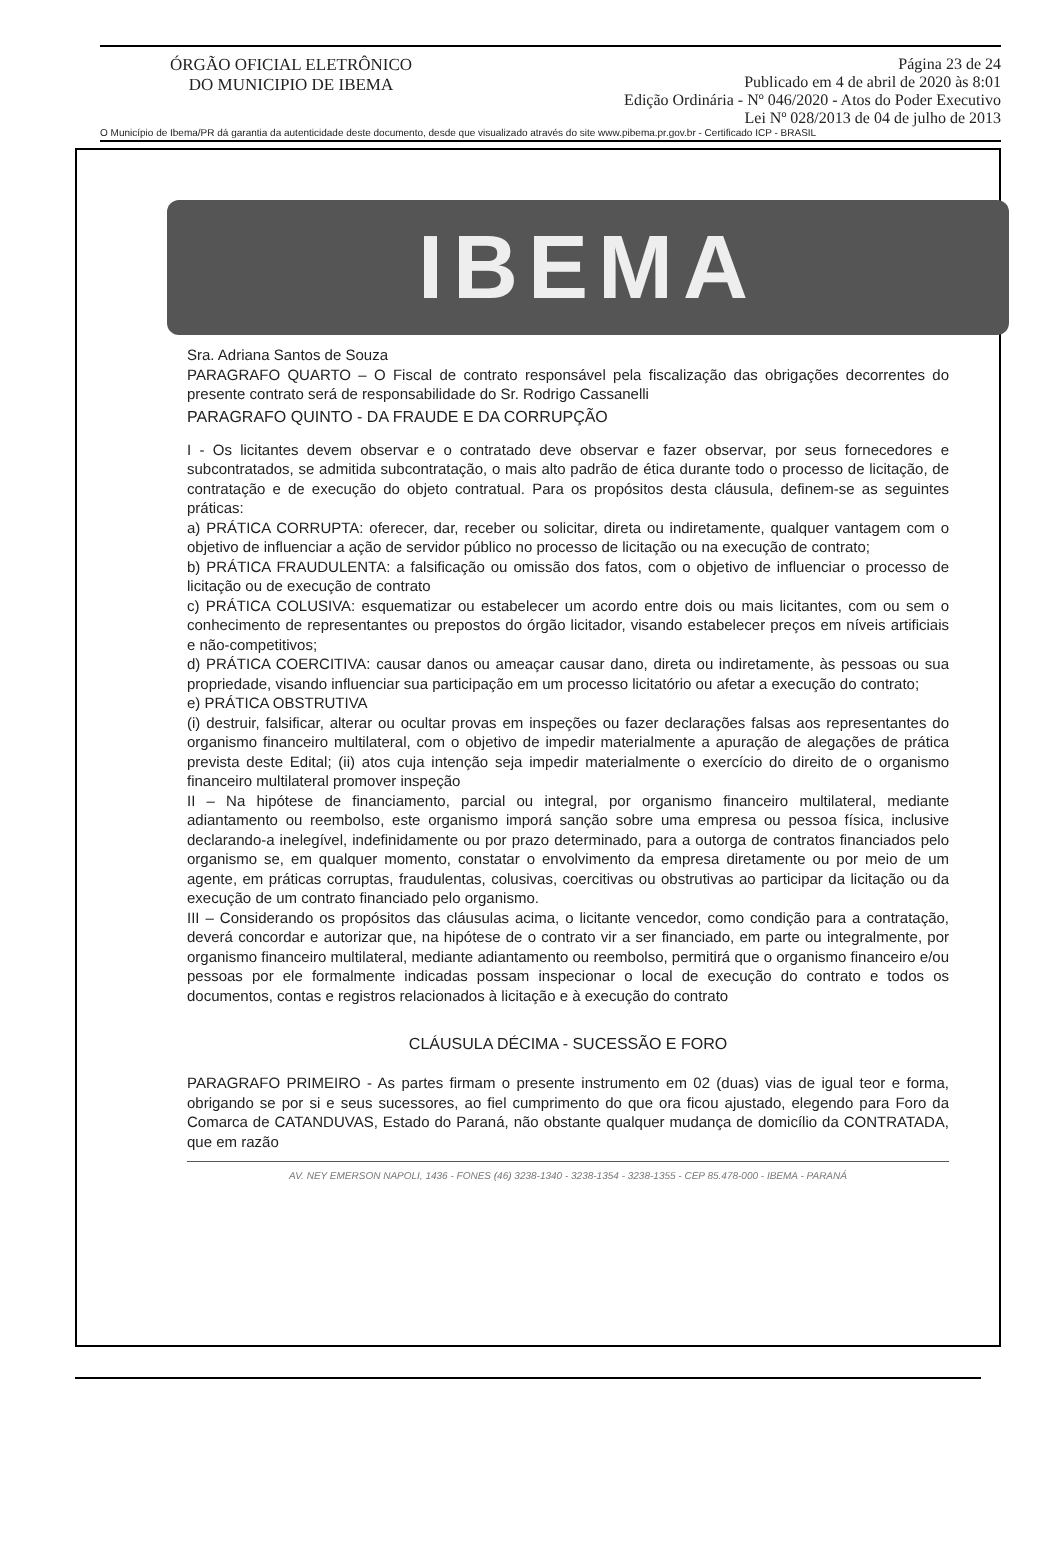ÓRGÃO OFICIAL ELETRÔNICO
DO MUNICIPIO DE IBEMA
Página 23 de 24
Publicado em 4 de abril de 2020 às 8:01
Edição Ordinária - Nº 046/2020 - Atos do Poder Executivo
Lei Nº 028/2013 de 04 de julho de 2013
O Município de Ibema/PR dá garantia da autenticidade deste documento, desde que visualizado através do site www.pibema.pr.gov.br - Certificado ICP - BRASIL
IBEMA
Sra. Adriana Santos de Souza
PARAGRAFO QUARTO – O Fiscal de contrato responsável pela fiscalização das obrigações decorrentes do presente contrato será de responsabilidade do Sr. Rodrigo Cassanelli
PARAGRAFO QUINTO - DA FRAUDE E DA CORRUPÇÃO
I - Os licitantes devem observar e o contratado deve observar e fazer observar, por seus fornecedores e subcontratados, se admitida subcontratação, o mais alto padrão de ética durante todo o processo de licitação, de contratação e de execução do objeto contratual. Para os propósitos desta cláusula, definem-se as seguintes práticas:
a) PRÁTICA CORRUPTA: oferecer, dar, receber ou solicitar, direta ou indiretamente, qualquer vantagem com o objetivo de influenciar a ação de servidor público no processo de licitação ou na execução de contrato;
b) PRÁTICA FRAUDULENTA: a falsificação ou omissão dos fatos, com o objetivo de influenciar o processo de licitação ou de execução de contrato
c) PRÁTICA COLUSIVA: esquematizar ou estabelecer um acordo entre dois ou mais licitantes, com ou sem o conhecimento de representantes ou prepostos do órgão licitador, visando estabelecer preços em níveis artificiais e não-competitivos;
d) PRÁTICA COERCITIVA: causar danos ou ameaçar causar dano, direta ou indiretamente, às pessoas ou sua propriedade, visando influenciar sua participação em um processo licitatório ou afetar a execução do contrato;
e) PRÁTICA OBSTRUTIVA
(i) destruir, falsificar, alterar ou ocultar provas em inspeções ou fazer declarações falsas aos representantes do organismo financeiro multilateral, com o objetivo de impedir materialmente a apuração de alegações de prática prevista deste Edital; (ii) atos cuja intenção seja impedir materialmente o exercício do direito de o organismo financeiro multilateral promover inspeção
II – Na hipótese de financiamento, parcial ou integral, por organismo financeiro multilateral, mediante adiantamento ou reembolso, este organismo imporá sanção sobre uma empresa ou pessoa física, inclusive declarando-a inelegível, indefinidamente ou por prazo determinado, para a outorga de contratos financiados pelo organismo se, em qualquer momento, constatar o envolvimento da empresa diretamente ou por meio de um agente, em práticas corruptas, fraudulentas, colusivas, coercitivas ou obstrutivas ao participar da licitação ou da execução de um contrato financiado pelo organismo.
III – Considerando os propósitos das cláusulas acima, o licitante vencedor, como condição para a contratação, deverá concordar e autorizar que, na hipótese de o contrato vir a ser financiado, em parte ou integralmente, por organismo financeiro multilateral, mediante adiantamento ou reembolso, permitirá que o organismo financeiro e/ou pessoas por ele formalmente indicadas possam inspecionar o local de execução do contrato e todos os documentos, contas e registros relacionados à licitação e à execução do contrato
CLÁUSULA DÉCIMA - SUCESSÃO E FORO
PARAGRAFO PRIMEIRO - As partes firmam o presente instrumento em 02 (duas) vias de igual teor e forma, obrigando se por si e seus sucessores, ao fiel cumprimento do que ora ficou ajustado, elegendo para Foro da Comarca de CATANDUVAS, Estado do Paraná, não obstante qualquer mudança de domicílio da CONTRATADA, que em razão
AV. NEY EMERSON NAPOLI, 1436 - FONES (46) 3238-1340 - 3238-1354 - 3238-1355 - CEP 85.478-000 - IBEMA - PARANÁ